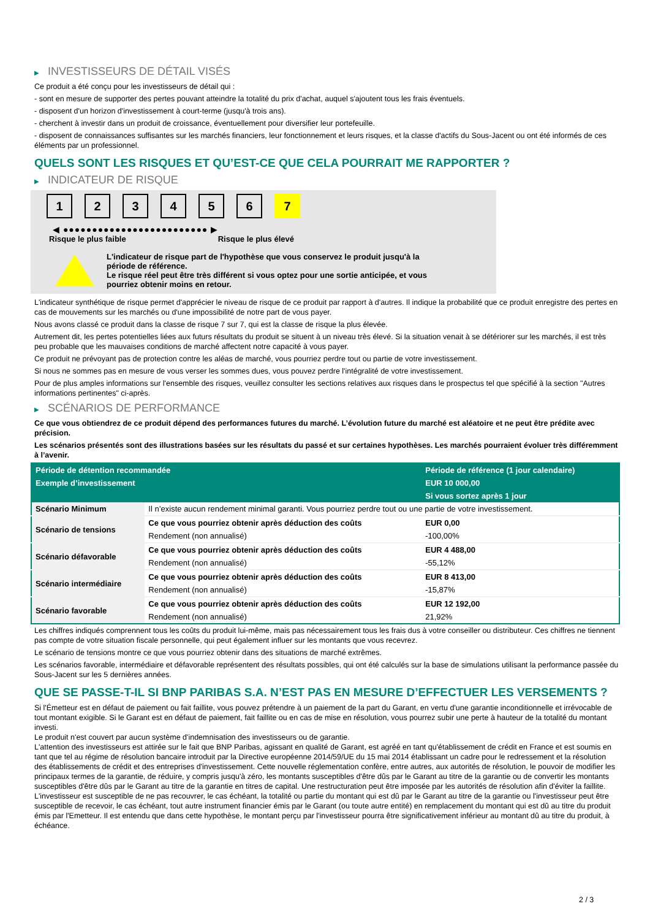▶ INVESTISSEURS DE DÉTAIL VISÉS
Ce produit a été conçu pour les investisseurs de détail qui :
- sont en mesure de supporter des pertes pouvant atteindre la totalité du prix d'achat, auquel s'ajoutent tous les frais éventuels.
- disposent d'un horizon d'investissement à court-terme (jusqu'à trois ans).
- cherchent à investir dans un produit de croissance, éventuellement pour diversifier leur portefeuille.
- disposent de connaissances suffisantes sur les marchés financiers, leur fonctionnement et leurs risques, et la classe d'actifs du Sous-Jacent ou ont été informés de ces éléments par un professionnel.
QUELS SONT LES RISQUES ET QU’EST-CE QUE CELA POURRAIT ME RAPPORTER ?
▶ INDICATEUR DE RISQUE
1 2 3 4 5 6 7
◀ ●●●●●●●●●●●●●●●●●●●●●●●●● ▶
Risque le plus faible Risque le plus élevé
L'indicateur de risque part de l'hypothèse que vous conservez le produit jusqu'à la
période de référence.
Le risque réel peut être très différent si vous optez pour une sortie anticipée, et vous
pourriez obtenir moins en retour.
L'indicateur synthétique de risque permet d'apprécier le niveau de risque de ce produit par rapport à d'autres. Il indique la probabilité que ce produit enregistre des pertes en cas de mouvements sur les marchés ou d'une impossibilité de notre part de vous payer.
Nous avons classé ce produit dans la classe de risque 7 sur 7, qui est la classe de risque la plus élevée.
Autrement dit, les pertes potentielles liées aux futurs résultats du produit se situent à un niveau très élevé. Si la situation venait à se détériorer sur les marchés, il est très peu probable que les mauvaises conditions de marché affectent notre capacité à vous payer.
Ce produit ne prévoyant pas de protection contre les aléas de marché, vous pourriez perdre tout ou partie de votre investissement.
Si nous ne sommes pas en mesure de vous verser les sommes dues, vous pouvez perdre l'intégralité de votre investissement.
Pour de plus amples informations sur l'ensemble des risques, veuillez consulter les sections relatives aux risques dans le prospectus tel que spécifié à la section "Autres informations pertinentes" ci-après.
▶ SCÉNARIOS DE PERFORMANCE
Ce que vous obtiendrez de ce produit dépend des performances futures du marché. L’évolution future du marché est aléatoire et ne peut être prédite avec précision.
Les scénarios présentés sont des illustrations basées sur les résultats du passé et sur certaines hypothèses. Les marchés pourraient évoluer très différemment à l’avenir.
| Période de détention recommandée | | Période de référence (1 jour calendaire) |
| --- | --- | --- |
| Exemple d’investissement | | EUR 10 000,00 |
| | | Si vous sortez après 1 jour |
| Scénario Minimum | Il n’existe aucun rendement minimal garanti. Vous pourriez perdre tout ou une partie de votre investissement. | |
| Scénario de tensions | Ce que vous pourriez obtenir après déduction des coûts | EUR 0,00 |
| | Rendement (non annualisé) | -100,00% |
| Scénario défavorable | Ce que vous pourriez obtenir après déduction des coûts | EUR 4 488,00 |
| | Rendement (non annualisé) | -55,12% |
| Scénario intermédiaire | Ce que vous pourriez obtenir après déduction des coûts | EUR 8 413,00 |
| | Rendement (non annualisé) | -15,87% |
| Scénario favorable | Ce que vous pourriez obtenir après déduction des coûts | EUR 12 192,00 |
| | Rendement (non annualisé) | 21,92% |
Les chiffres indiqués comprennent tous les coûts du produit lui-même, mais pas nécessairement tous les frais dus à votre conseiller ou distributeur. Ces chiffres ne tiennent pas compte de votre situation fiscale personnelle, qui peut également influer sur les montants que vous recevrez.
Le scénario de tensions montre ce que vous pourriez obtenir dans des situations de marché extrêmes.
Les scénarios favorable, intermédiaire et défavorable représentent des résultats possibles, qui ont été calculés sur la base de simulations utilisant la performance passée du Sous-Jacent sur les 5 dernières années.
QUE SE PASSE-T-IL SI BNP PARIBAS S.A. N’EST PAS EN MESURE D’EFFECTUER LES VERSEMENTS ?
Si l'Émetteur est en défaut de paiement ou fait faillite, vous pouvez prétendre à un paiement de la part du Garant, en vertu d'une garantie inconditionnelle et irrévocable de tout montant exigible. Si le Garant est en défaut de paiement, fait faillite ou en cas de mise en résolution, vous pourrez subir une perte à hauteur de la totalité du montant investi.
Le produit n'est couvert par aucun système d'indemnisation des investisseurs ou de garantie.
L'attention des investisseurs est attirée sur le fait que BNP Paribas, agissant en qualité de Garant, est agréé en tant qu'établissement de crédit en France et est soumis en tant que tel au régime de résolution bancaire introduit par la Directive européenne 2014/59/UE du 15 mai 2014 établissant un cadre pour le redressement et la résolution des établissements de crédit et des entreprises d'investissement. Cette nouvelle réglementation confère, entre autres, aux autorités de résolution, le pouvoir de modifier les principaux termes de la garantie, de réduire, y compris jusqu'à zéro, les montants susceptibles d'être dûs par le Garant au titre de la garantie ou de convertir les montants susceptibles d'être dûs par le Garant au titre de la garantie en titres de capital. Une restructuration peut être imposée par les autorités de résolution afin d'éviter la faillite. L'investisseur est susceptible de ne pas recouvrer, le cas échéant, la totalité ou partie du montant qui est dû par le Garant au titre de la garantie ou l'investisseur peut être susceptible de recevoir, le cas échéant, tout autre instrument financier émis par le Garant (ou toute autre entité) en remplacement du montant qui est dû au titre du produit émis par l'Emetteur. Il est entendu que dans cette hypothèse, le montant perçu par l'investisseur pourra être significativement inférieur au montant dû au titre du produit, à échéance.
2 / 3